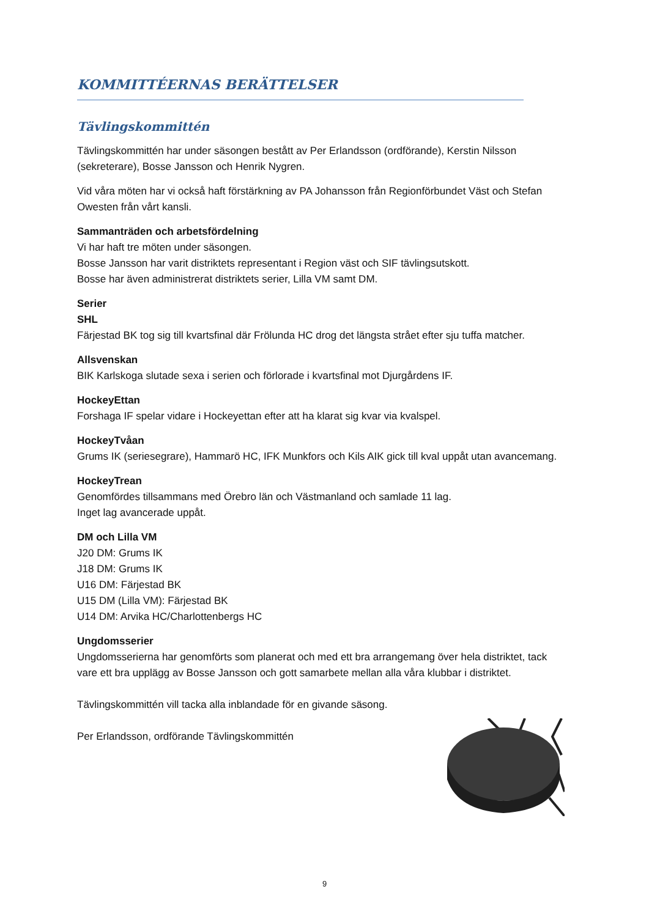KOMMITTÉERNAS BERÄTTELSER
Tävlingskommittén
Tävlingskommittén har under säsongen bestått av Per Erlandsson (ordförande), Kerstin Nilsson (sekreterare), Bosse Jansson och Henrik Nygren.
Vid våra möten har vi också haft förstärkning av PA Johansson från Regionförbundet Väst och Stefan Owesten från vårt kansli.
Sammanträden och arbetsfördelning
Vi har haft tre möten under säsongen.
Bosse Jansson har varit distriktets representant i Region väst och SIF tävlingsutskott.
Bosse har även administrerat distriktets serier, Lilla VM samt DM.
Serier
SHL
Färjestad BK tog sig till kvartsfinal där Frölunda HC drog det längsta strået efter sju tuffa matcher.
Allsvenskan
BIK Karlskoga slutade sexa i serien och förlorade i kvartsfinal mot Djurgårdens IF.
HockeyEttan
Forshaga IF spelar vidare i Hockeyettan efter att ha klarat sig kvar via kvalspel.
HockeyTvåan
Grums IK (seriesegrare), Hammarö HC, IFK Munkfors och Kils AIK gick till kval uppåt utan avancemang.
HockeyTrean
Genomfördes tillsammans med Örebro län och Västmanland och samlade 11 lag.
Inget lag avancerade uppåt.
DM och Lilla VM
J20 DM: Grums IK
J18 DM: Grums IK
U16 DM: Färjestad BK
U15 DM (Lilla VM): Färjestad BK
U14 DM: Arvika HC/Charlottenbergs HC
Ungdomsserier
Ungdomsserierna har genomförts som planerat och med ett bra arrangemang över hela distriktet, tack vare ett bra upplägg av Bosse Jansson och gott samarbete mellan alla våra klubbar i distriktet.
Tävlingskommittén vill tacka alla inblandade för en givande säsong.
Per Erlandsson, ordförande Tävlingskommittén
9